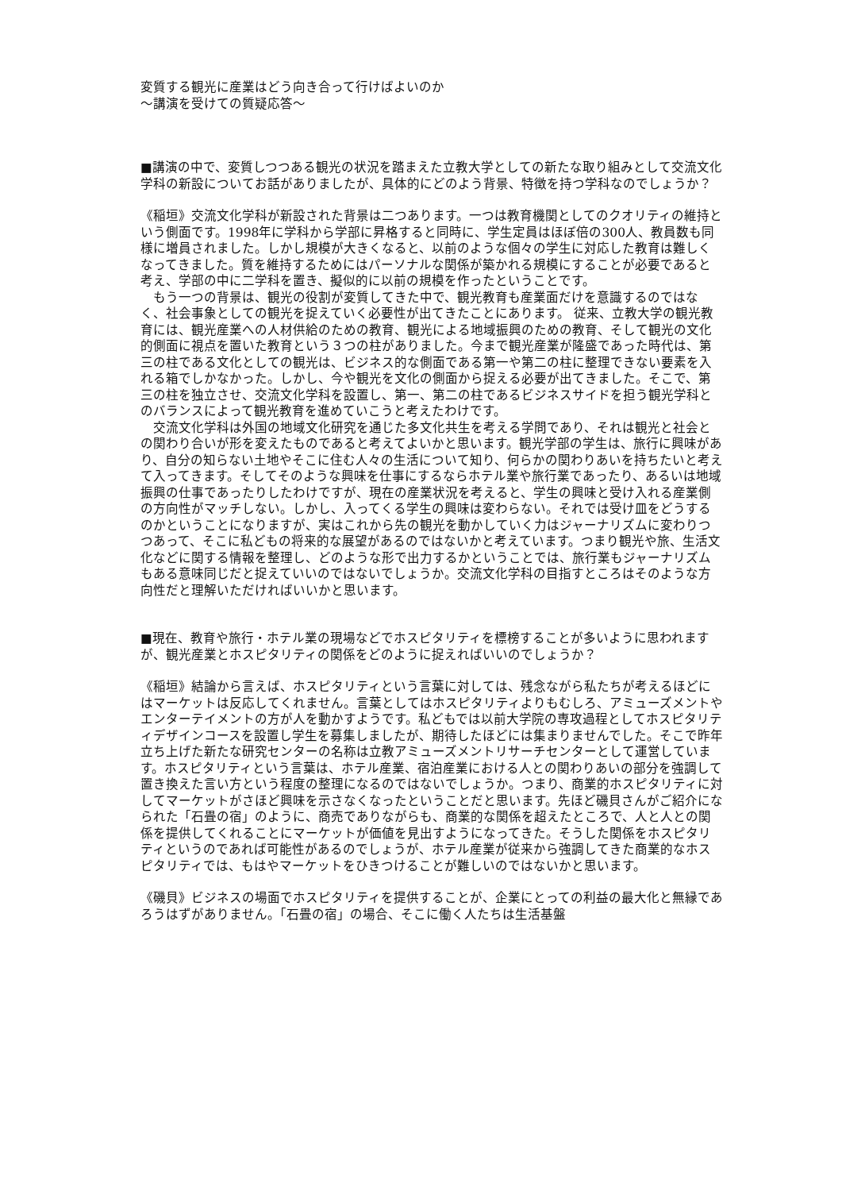変質する観光に産業はどう向き合って行けばよいのか
〜講演を受けての質疑応答〜
■講演の中で、変質しつつある観光の状況を踏まえた立教大学としての新たな取り組みとして交流文化学科の新設についてお話がありましたが、具体的にどのよう背景、特徴を持つ学科なのでしょうか？
《稲垣》交流文化学科が新設された背景は二つあります。一つは教育機関としてのクオリティの維持という側面です。1998年に学科から学部に昇格すると同時に、学生定員はほぼ倍の300人、教員数も同様に増員されました。しかし規模が大きくなると、以前のような個々の学生に対応した教育は難しくなってきました。質を維持するためにはパーソナルな関係が築かれる規模にすることが必要であると考え、学部の中に二学科を置き、擬似的に以前の規模を作ったということです。
　もう一つの背景は、観光の役割が変質してきた中で、観光教育も産業面だけを意識するのではなく、社会事象としての観光を捉えていく必要性が出てきたことにあります。 従来、立教大学の観光教育には、観光産業への人材供給のための教育、観光による地域振興のための教育、そして観光の文化的側面に視点を置いた教育という３つの柱がありました。今まで観光産業が隆盛であった時代は、第三の柱である文化としての観光は、ビジネス的な側面である第一や第二の柱に整理できない要素を入れる箱でしかなかった。しかし、今や観光を文化の側面から捉える必要が出てきました。そこで、第三の柱を独立させ、交流文化学科を設置し、第一、第二の柱であるビジネスサイドを担う観光学科とのバランスによって観光教育を進めていこうと考えたわけです。
　交流文化学科は外国の地域文化研究を通じた多文化共生を考える学問であり、それは観光と社会との関わり合いが形を変えたものであると考えてよいかと思います。観光学部の学生は、旅行に興味があり、自分の知らない土地やそこに住む人々の生活について知り、何らかの関わりあいを持ちたいと考えて入ってきます。そしてそのような興味を仕事にするならホテル業や旅行業であったり、あるいは地域振興の仕事であったりしたわけですが、現在の産業状況を考えると、学生の興味と受け入れる産業側の方向性がマッチしない。しかし、入ってくる学生の興味は変わらない。それでは受け皿をどうするのかということになりますが、実はこれから先の観光を動かしていく力はジャーナリズムに変わりつつあって、そこに私どもの将来的な展望があるのではないかと考えています。つまり観光や旅、生活文化などに関する情報を整理し、どのような形で出力するかということでは、旅行業もジャーナリズムもある意味同じだと捉えていいのではないでしょうか。交流文化学科の目指すところはそのような方向性だと理解いただければいいかと思います。
■現在、教育や旅行・ホテル業の現場などでホスピタリティを標榜することが多いように思われますが、観光産業とホスピタリティの関係をどのように捉えればいいのでしょうか？
《稲垣》結論から言えば、ホスピタリティという言葉に対しては、残念ながら私たちが考えるほどにはマーケットは反応してくれません。言葉としてはホスピタリティよりもむしろ、アミューズメントやエンターテイメントの方が人を動かすようです。私どもでは以前大学院の専攻過程としてホスピタリティデザインコースを設置し学生を募集しましたが、期待したほどには集まりませんでした。そこで昨年立ち上げた新たな研究センターの名称は立教アミューズメントリサーチセンターとして運営しています。ホスピタリティという言葉は、ホテル産業、宿泊産業における人との関わりあいの部分を強調して置き換えた言い方という程度の整理になるのではないでしょうか。つまり、商業的ホスピタリティに対してマーケットがさほど興味を示さなくなったということだと思います。先ほど磯貝さんがご紹介になられた「石畳の宿」のように、商売でありながらも、商業的な関係を超えたところで、人と人との関係を提供してくれることにマーケットが価値を見出すようになってきた。そうした関係をホスピタリティというのであれば可能性があるのでしょうが、ホテル産業が従来から強調してきた商業的なホスピタリティでは、もはやマーケットをひきつけることが難しいのではないかと思います。
《磯貝》ビジネスの場面でホスピタリティを提供することが、企業にとっての利益の最大化と無縁であろうはずがありません。「石畳の宿」の場合、そこに働く人たちは生活基盤